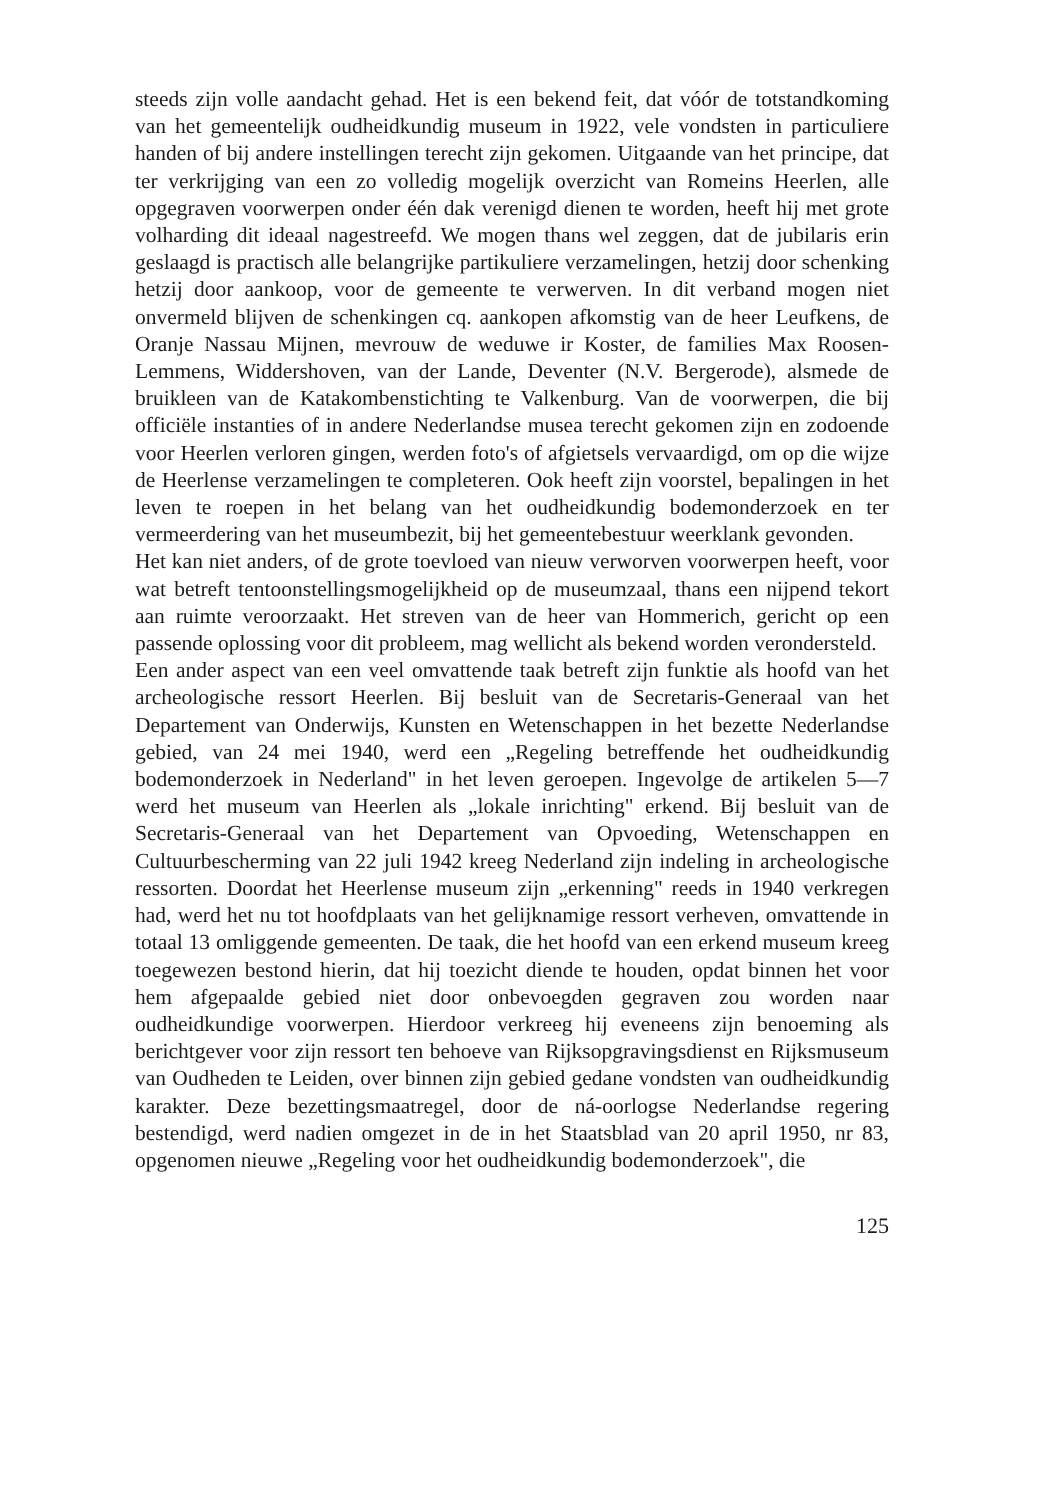steeds zijn volle aandacht gehad. Het is een bekend feit, dat vóór de totstandkoming van het gemeentelijk oudheidkundig museum in 1922, vele vondsten in particuliere handen of bij andere instellingen terecht zijn gekomen. Uitgaande van het principe, dat ter verkrijging van een zo volledig mogelijk overzicht van Romeins Heerlen, alle opgegraven voorwerpen onder één dak verenigd dienen te worden, heeft hij met grote volharding dit ideaal nagestreefd. We mogen thans wel zeggen, dat de jubilaris erin geslaagd is practisch alle belangrijke partikuliere verzamelingen, hetzij door schenking hetzij door aankoop, voor de gemeente te verwerven. In dit verband mogen niet onvermeld blijven de schenkingen cq. aankopen afkomstig van de heer Leufkens, de Oranje Nassau Mijnen, mevrouw de weduwe ir Koster, de families Max Roosen-Lemmens, Widdershoven, van der Lande, Deventer (N.V. Bergerode), alsmede de bruikleen van de Katakombenstichting te Valkenburg. Van de voorwerpen, die bij officiële instanties of in andere Nederlandse musea terecht gekomen zijn en zodoende voor Heerlen verloren gingen, werden foto's of afgietsels vervaardigd, om op die wijze de Heerlense verzamelingen te completeren. Ook heeft zijn voorstel, bepalingen in het leven te roepen in het belang van het oudheidkundig bodemonderzoek en ter vermeerdering van het museumbezit, bij het gemeentebestuur weerklank gevonden.
Het kan niet anders, of de grote toevloed van nieuw verworven voorwerpen heeft, voor wat betreft tentoonstellingsmogelijkheid op de museumzaal, thans een nijpend tekort aan ruimte veroorzaakt. Het streven van de heer van Hommerich, gericht op een passende oplossing voor dit probleem, mag wellicht als bekend worden verondersteld.
Een ander aspect van een veel omvattende taak betreft zijn funktie als hoofd van het archeologische ressort Heerlen. Bij besluit van de Secretaris-Generaal van het Departement van Onderwijs, Kunsten en Wetenschappen in het bezette Nederlandse gebied, van 24 mei 1940, werd een „Regeling betreffende het oudheidkundig bodemonderzoek in Nederland" in het leven geroepen. Ingevolge de artikelen 5—7 werd het museum van Heerlen als „lokale inrichting" erkend. Bij besluit van de Secretaris-Generaal van het Departement van Opvoeding, Wetenschappen en Cultuurbescherming van 22 juli 1942 kreeg Nederland zijn indeling in archeologische ressorten. Doordat het Heerlense museum zijn „erkenning" reeds in 1940 verkregen had, werd het nu tot hoofdplaats van het gelijknamige ressort verheven, omvattende in totaal 13 omliggende gemeenten. De taak, die het hoofd van een erkend museum kreeg toegewezen bestond hierin, dat hij toezicht diende te houden, opdat binnen het voor hem afgepaalde gebied niet door onbevoegden gegraven zou worden naar oudheidkundige voorwerpen. Hierdoor verkreeg hij eveneens zijn benoeming als berichtgever voor zijn ressort ten behoeve van Rijksopgravingsdienst en Rijksmuseum van Oudheden te Leiden, over binnen zijn gebied gedane vondsten van oudheidkundig karakter. Deze bezettingsmaatregel, door de ná-oorlogse Nederlandse regering bestendigd, werd nadien omgezet in de in het Staatsblad van 20 april 1950, nr 83, opgenomen nieuwe „Regeling voor het oudheidkundig bodemonderzoek", die
125